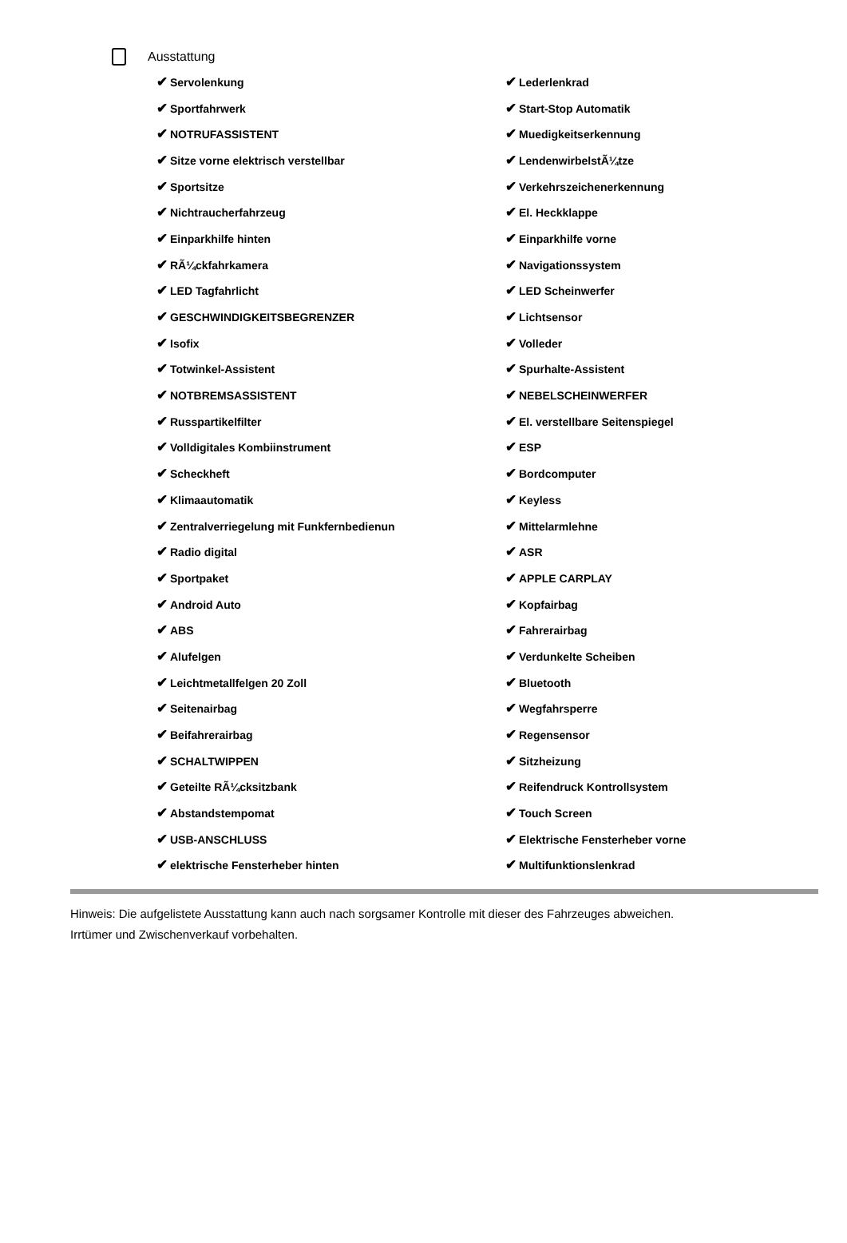Ausstattung
| ✔ Servolenkung | ✔ Lederlenkrad |
| ✔ Sportfahrwerk | ✔ Start-Stop Automatik |
| ✔ NOTRUFASSISTENT | ✔ Muedigkeitserkennung |
| ✔ Sitze vorne elektrisch verstellbar | ✔ LendenwirbelstÃ¼tze |
| ✔ Sportsitze | ✔ Verkehrszeichenerkennung |
| ✔ Nichtraucherfahrzeug | ✔ El. Heckklappe |
| ✔ Einparkhilfe hinten | ✔ Einparkhilfe vorne |
| ✔ RÃ¼ckfahrkamera | ✔ Navigationssystem |
| ✔ LED Tagfahrlicht | ✔ LED Scheinwerfer |
| ✔ GESCHWINDIGKEITSBEGRENZER | ✔ Lichtsensor |
| ✔ Isofix | ✔ Volleder |
| ✔ Totwinkel-Assistent | ✔ Spurhalte-Assistent |
| ✔ NOTBREMSASSISTENT | ✔ NEBELSCHEINWERFER |
| ✔ Russpartikelfilter | ✔ El. verstellbare Seitenspiegel |
| ✔ Volldigitales Kombiinstrument | ✔ ESP |
| ✔ Scheckheft | ✔ Bordcomputer |
| ✔ Klimaautomatik | ✔ Keyless |
| ✔ Zentralverriegelung mit Funkfernbedienun | ✔ Mittelarmlehne |
| ✔ Radio digital | ✔ ASR |
| ✔ Sportpaket | ✔ APPLE CARPLAY |
| ✔ Android Auto | ✔ Kopfairbag |
| ✔ ABS | ✔ Fahrerairbag |
| ✔ Alufelgen | ✔ Verdunkelte Scheiben |
| ✔ Leichtmetallfelgen 20 Zoll | ✔ Bluetooth |
| ✔ Seitenairbag | ✔ Wegfahrsperre |
| ✔ Beifahrerairbag | ✔ Regensensor |
| ✔ SCHALTWIPPEN | ✔ Sitzheizung |
| ✔ Geteilte RÃ¼cksitzbank | ✔ Reifendruck Kontrollsystem |
| ✔ Abstandstempomat | ✔ Touch Screen |
| ✔ USB-ANSCHLUSS | ✔ Elektrische Fensterheber vorne |
| ✔ elektrische Fensterheber hinten | ✔ Multifunktionslenkrad |
Hinweis: Die aufgelistete Ausstattung kann auch nach sorgsamer Kontrolle mit dieser des Fahrzeuges abweichen. Irrtümer und Zwischenverkauf vorbehalten.